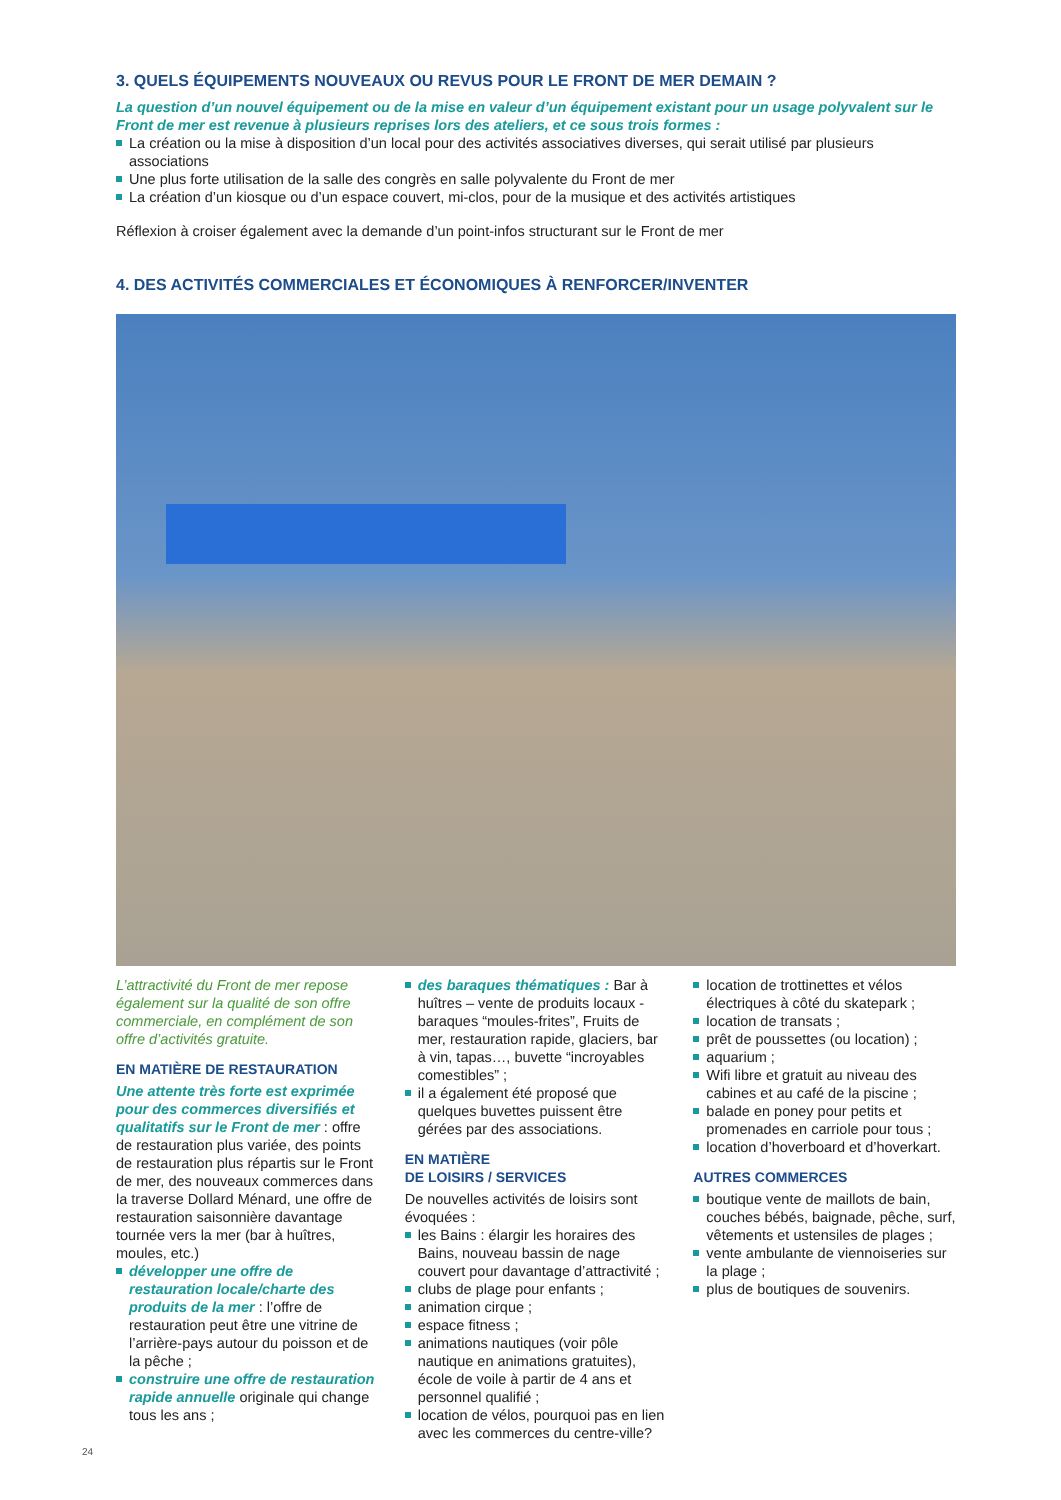3. QUELS ÉQUIPEMENTS NOUVEAUX OU REVUS POUR LE FRONT DE MER DEMAIN ?
La question d’un nouvel équipement ou de la mise en valeur d’un équipement existant pour un usage polyvalent sur le Front de mer est revenue à plusieurs reprises lors des ateliers, et ce sous trois formes :
La création ou la mise à disposition d’un local pour des activités associatives diverses, qui serait utilisé par plusieurs associations
Une plus forte utilisation de la salle des congrès en salle polyvalente du Front de mer
La création d’un kiosque ou d’un espace couvert, mi-clos, pour de la musique et des activités artistiques
Réflexion à croiser également avec la demande d’un point-infos structurant sur le Front de mer
4. DES ACTIVITÉS COMMERCIALES ET ÉCONOMIQUES À RENFORCER/INVENTER
L’attractivité du Front de mer repose également sur la qualité de son offre commerciale, en complément de son offre d’activités gratuite.
EN MATIÈRE DE RESTAURATION
Une attente très forte est exprimée pour des commerces diversifiés et qualitatifs sur le Front de mer : offre de restauration plus variée, des points de restauration plus répartis sur le Front de mer, des nouveaux commerces dans la traverse Dollard Ménard, une offre de restauration saisonnière davantage tournée vers la mer (bar à huîtres, moules, etc.)
développer une offre de restauration locale/charte des produits de la mer : l’offre de restauration peut être une vitrine de l’arrière-pays autour du poisson et de la pêche ;
construire une offre de restauration rapide annuelle originale qui change tous les ans ;
des baraques thématiques : Bar à huîtres – vente de produits locaux - baraques “moules-frites”, Fruits de mer, restauration rapide, glaciers, bar à vin, tapas…, buvette “incroyables comestibles” ;
il a également été proposé que quelques buvettes puissent être gérées par des associations.
EN MATIÈRE
DE LOISIRS / SERVICES
De nouvelles activités de loisirs sont évoquées :
les Bains : élargir les horaires des Bains, nouveau bassin de nage couvert pour davantage d’attractivité ;
clubs de plage pour enfants ;
animation cirque ;
espace fitness ;
animations nautiques (voir pôle nautique en animations gratuites), école de voile à partir de 4 ans et personnel qualifié ;
location de vélos, pourquoi pas en lien avec les commerces du centre-ville?
location de trottinettes et vélos électriques à côté du skatepark ;
location de transats ;
prêt de poussettes (ou location) ;
aquarium ;
Wifi libre et gratuit au niveau des cabines et au café de la piscine ;
balade en poney pour petits et promenades en carriole pour tous ;
location d’hoverboard et d’hoverkart.
AUTRES COMMERCES
boutique vente de maillots de bain, couches bébés, baignade, pêche, surf, vêtements et ustensiles de plages ;
vente ambulante de viennoiseries sur la plage ;
plus de boutiques de souvenirs.
24